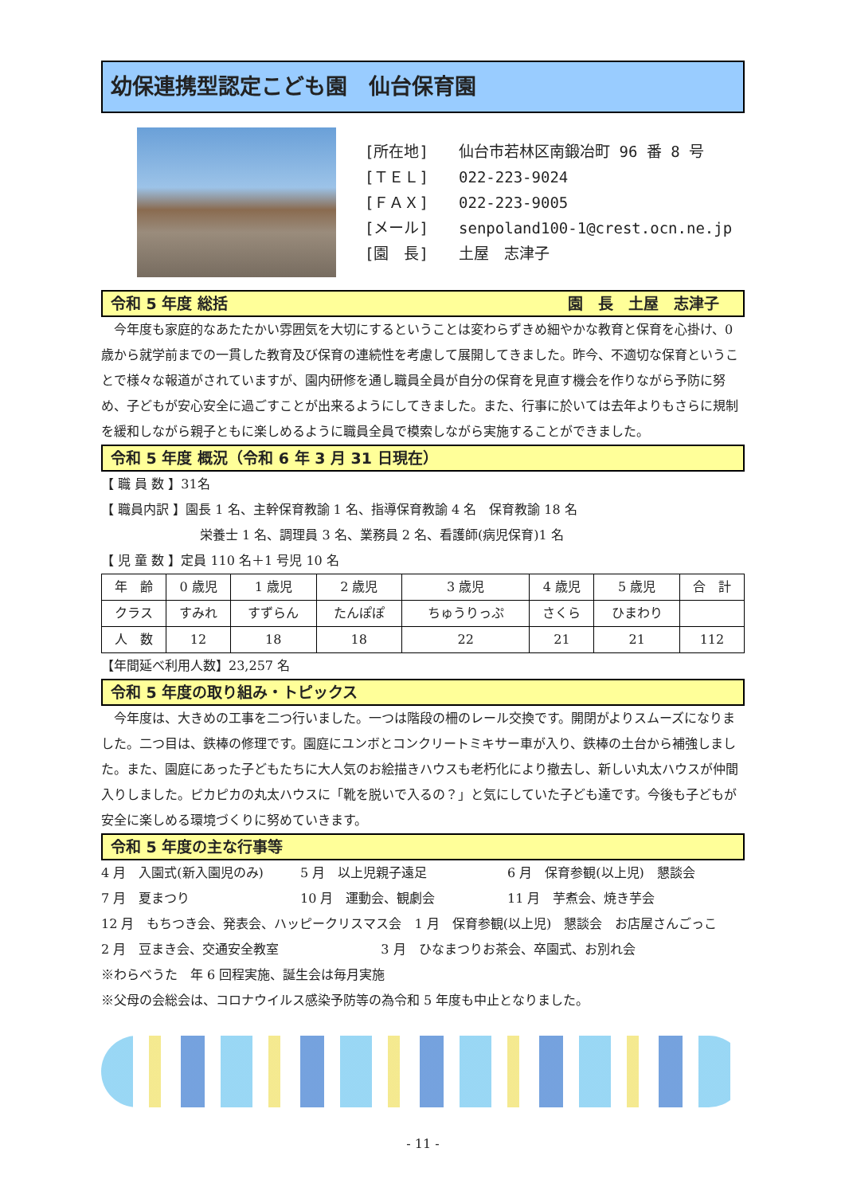幼保連携型認定こども園　仙台保育園
[所在地] 仙台市若林区南鍛冶町 96 番 8 号
[ＴＥＬ] 022-223-9024
[ＦＡＸ] 022-223-9005
[メール] senpoland100-1@crest.ocn.ne.jp
[園　長] 土屋　志津子
令和 5 年度 総括 園　長　土屋　志津子
　今年度も家庭的なあたたかい雰囲気を大切にするということは変わらずきめ細やかな教育と保育を心掛け、0歳から就学前までの一貫した教育及び保育の連続性を考慮して展開してきました。昨今、不適切な保育ということで様々な報道がされていますが、園内研修を通し職員全員が自分の保育を見直す機会を作りながら予防に努め、子どもが安心安全に過ごすことが出来るようにしてきました。また、行事に於いては去年よりもさらに規制を緩和しながら親子ともに楽しめるように職員全員で模索しながら実施することができました。
令和 5 年度 概況（令和 6 年 3 月 31 日現在）
【 職 員 数 】31名
【 職員内訳 】園長 1 名、主幹保育教諭 1 名、指導保育教諭 4 名　保育教諭 18 名
栄養士 1 名、調理員 3 名、業務員 2 名、看護師(病児保育)1 名
【 児 童 数 】定員 110 名＋1 号児 10 名
| 年 齢 | 0 歳児 | 1 歳児 | 2 歳児 | 3 歳児 | 4 歳児 | 5 歳児 | 合 計 |
| クラス | すみれ | すずらん | たんぽぽ | ちゅうりっぷ | さくら | ひまわり | |
| 人 数 | 12 | 18 | 18 | 22 | 21 | 21 | 112 |
【年間延べ利用人数】23,257 名
令和 5 年度の取り組み・トピックス
　今年度は、大きめの工事を二つ行いました。一つは階段の柵のレール交換です。開閉がよりスムーズになりました。二つ目は、鉄棒の修理です。園庭にユンボとコンクリートミキサー車が入り、鉄棒の土台から補強しました。また、園庭にあった子どもたちに大人気のお絵描きハウスも老朽化により撤去し、新しい丸太ハウスが仲間入りしました。ピカピカの丸太ハウスに「靴を脱いで入るの？」と気にしていた子ども達です。今後も子どもが安全に楽しめる環境づくりに努めていきます。
令和 5 年度の主な行事等
4 月　入園式(新入園児のみ) 5 月　以上児親子遠足 6 月　保育参観(以上児)　懇談会 7 月　夏まつり 10 月　運動会、観劇会 11 月　芋煮会、焼き芋会
12 月　もちつき会、発表会、ハッピークリスマス会　1 月　保育参観(以上児)　懇談会　お店屋さんごっこ
2 月　豆まき会、交通安全教室　　　　　　　　3 月　ひなまつりお茶会、卒園式、お別れ会
※わらべうた　年 6 回程実施、誕生会は毎月実施
※父母の会総会は、コロナウイルス感染予防等の為令和 5 年度も中止となりました。
- 11 -